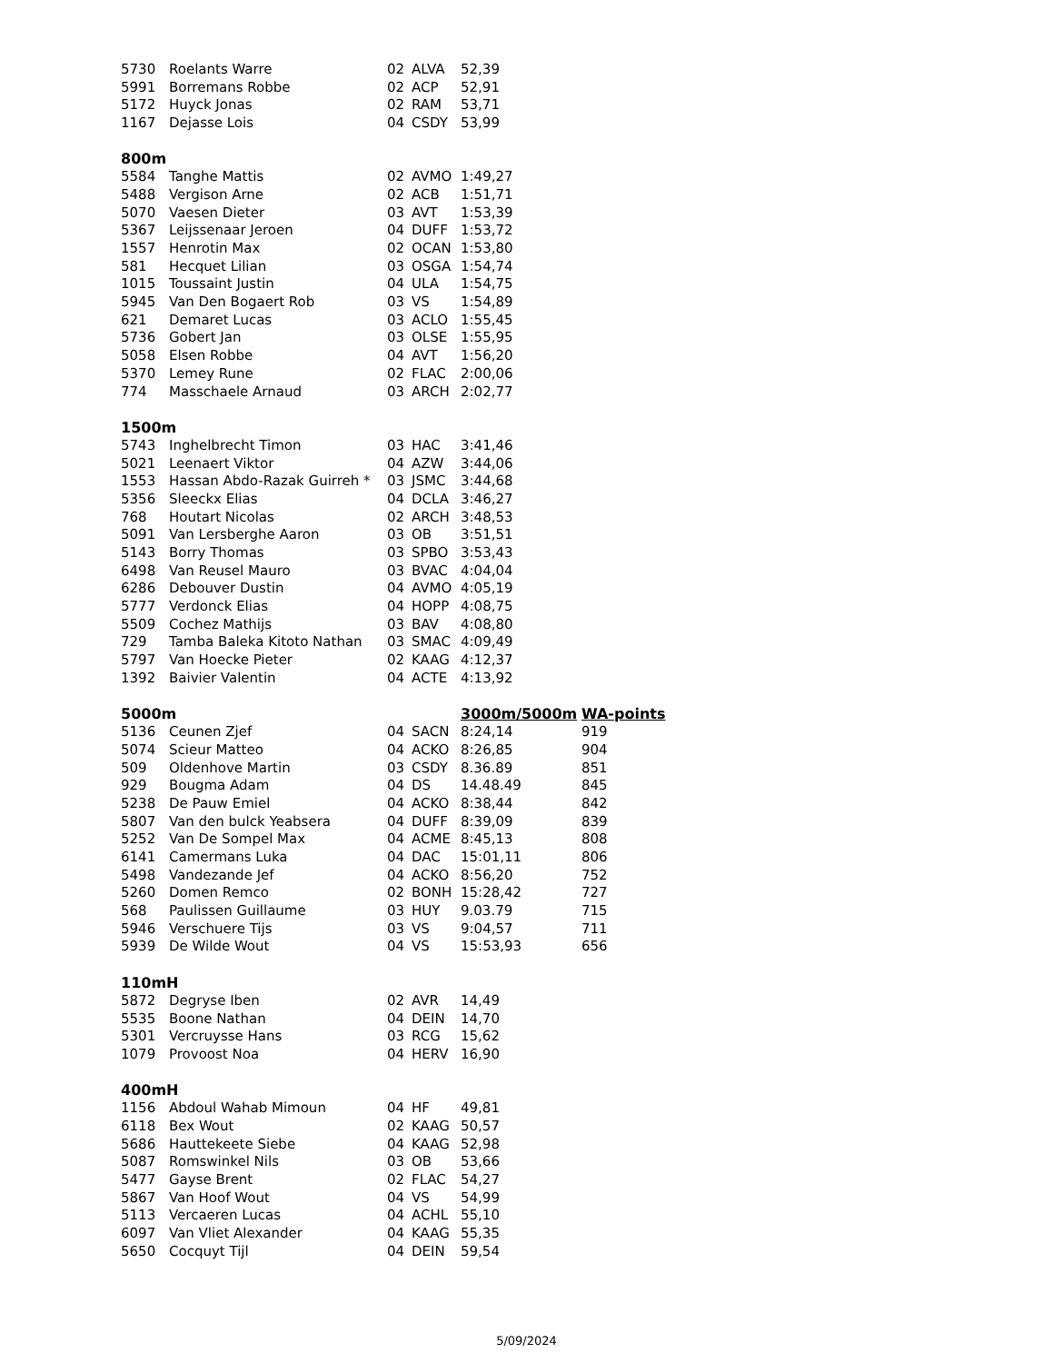| 5730 | Roelants Warre | 02 | ALVA | 52,39 | |
| 5991 | Borremans Robbe | 02 | ACP | 52,91 | |
| 5172 | Huyck Jonas | 02 | RAM | 53,71 | |
| 1167 | Dejasse Lois | 04 | CSDY | 53,99 | |
| 800m | | | | | |
| 5584 | Tanghe Mattis | 02 | AVMO | 1:49,27 | |
| 5488 | Vergison Arne | 02 | ACB | 1:51,71 | |
| 5070 | Vaesen Dieter | 03 | AVT | 1:53,39 | |
| 5367 | Leijssenaar Jeroen | 04 | DUFF | 1:53,72 | |
| 1557 | Henrotin Max | 02 | OCAN | 1:53,80 | |
| 581 | Hecquet Lilian | 03 | OSGA | 1:54,74 | |
| 1015 | Toussaint Justin | 04 | ULA | 1:54,75 | |
| 5945 | Van Den Bogaert Rob | 03 | VS | 1:54,89 | |
| 621 | Demaret Lucas | 03 | ACLO | 1:55,45 | |
| 5736 | Gobert Jan | 03 | OLSE | 1:55,95 | |
| 5058 | Elsen Robbe | 04 | AVT | 1:56,20 | |
| 5370 | Lemey Rune | 02 | FLAC | 2:00,06 | |
| 774 | Masschaele Arnaud | 03 | ARCH | 2:02,77 | |
| 1500m | | | | | |
| 5743 | Inghelbrecht Timon | 03 | HAC | 3:41,46 | |
| 5021 | Leenaert Viktor | 04 | AZW | 3:44,06 | |
| 1553 | Hassan Abdo-Razak Guirreh * | 03 | JSMC | 3:44,68 | |
| 5356 | Sleeckx Elias | 04 | DCLA | 3:46,27 | |
| 768 | Houtart Nicolas | 02 | ARCH | 3:48,53 | |
| 5091 | Van Lersberghe Aaron | 03 | OB | 3:51,51 | |
| 5143 | Borry Thomas | 03 | SPBO | 3:53,43 | |
| 6498 | Van Reusel Mauro | 03 | BVAC | 4:04,04 | |
| 6286 | Debouver Dustin | 04 | AVMO | 4:05,19 | |
| 5777 | Verdonck Elias | 04 | HOPP | 4:08,75 | |
| 5509 | Cochez Mathijs | 03 | BAV | 4:08,80 | |
| 729 | Tamba Baleka Kitoto Nathan | 03 | SMAC | 4:09,49 | |
| 5797 | Van Hoecke Pieter | 02 | KAAG | 4:12,37 | |
| 1392 | Baivier Valentin | 04 | ACTE | 4:13,92 | |
| 5000m | | | | 3000m/5000m | WA-points |
| 5136 | Ceunen Zjef | 04 | SACN | 8:24,14 | 919 |
| 5074 | Scieur Matteo | 04 | ACKO | 8:26,85 | 904 |
| 509 | Oldenhove Martin | 03 | CSDY | 8.36.89 | 851 |
| 929 | Bougma Adam | 04 | DS | 14.48.49 | 845 |
| 5238 | De Pauw Emiel | 04 | ACKO | 8:38,44 | 842 |
| 5807 | Van den bulck Yeabsera | 04 | DUFF | 8:39,09 | 839 |
| 5252 | Van De Sompel Max | 04 | ACME | 8:45,13 | 808 |
| 6141 | Camermans Luka | 04 | DAC | 15:01,11 | 806 |
| 5498 | Vandezande Jef | 04 | ACKO | 8:56,20 | 752 |
| 5260 | Domen Remco | 02 | BONH | 15:28,42 | 727 |
| 568 | Paulissen Guillaume | 03 | HUY | 9.03.79 | 715 |
| 5946 | Verschuere Tijs | 03 | VS | 9:04,57 | 711 |
| 5939 | De Wilde Wout | 04 | VS | 15:53,93 | 656 |
| 110mH | | | | | |
| 5872 | Degryse Iben | 02 | AVR | 14,49 | |
| 5535 | Boone Nathan | 04 | DEIN | 14,70 | |
| 5301 | Vercruysse Hans | 03 | RCG | 15,62 | |
| 1079 | Provoost Noa | 04 | HERV | 16,90 | |
| 400mH | | | | | |
| 1156 | Abdoul Wahab Mimoun | 04 | HF | 49,81 | |
| 6118 | Bex Wout | 02 | KAAG | 50,57 | |
| 5686 | Hauttekeete Siebe | 04 | KAAG | 52,98 | |
| 5087 | Romswinkel Nils | 03 | OB | 53,66 | |
| 5477 | Gayse Brent | 02 | FLAC | 54,27 | |
| 5867 | Van Hoof Wout | 04 | VS | 54,99 | |
| 5113 | Vercaeren Lucas | 04 | ACHL | 55,10 | |
| 6097 | Van Vliet Alexander | 04 | KAAG | 55,35 | |
| 5650 | Cocquyt Tijl | 04 | DEIN | 59,54 | |
5/09/2024